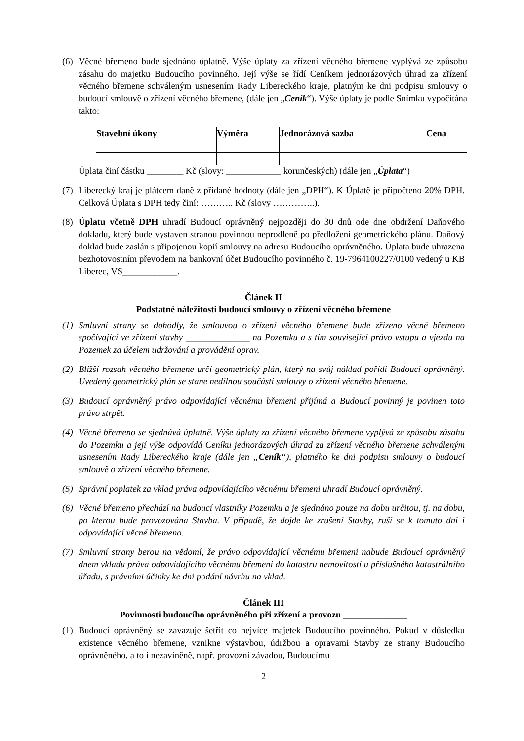(6)
Věcné břemeno bude sjednáno úplatně. Výše úplaty za zřízení věcného břemene vyplývá ze způsobu zásahu do majetku Budoucího povinného. Její výše se řídí Ceníkem jednorázových úhrad za zřízení věcného břemene schváleným usnesením Rady Libereckého kraje, platným ke dni podpisu smlouvy o budoucí smlouvě o zřízení věcného břemene, (dále jen „Ceník“). Výše úplaty je podle Snímku vypočítána takto:
| Stavební úkony | Výměra | Jednorázová sazba | Cena |
| --- | --- | --- | --- |
Úplata činí částku ________ Kč (slovy: ____________ korunčeských) (dále jen „Úplata“)
(7)
Liberecký kraj je plátcem daně z přidané hodnoty (dále jen „DPH“). K Úplatě je připočteno 20% DPH. Celková Úplata s DPH tedy činí: ……….. Kč (slovy …………..).
(8)
Úplatu včetně DPH uhradí Budoucí oprávněný nejpozději do 30 dnů ode dne obdržení Daňového dokladu, který bude vystaven stranou povinnou neprodleně po předložení geometrického plánu. Daňový doklad bude zaslán s připojenou kopií smlouvy na adresu Budoucího oprávněného. Úplata bude uhrazena bezhotovostním převodem na bankovní účet Budoucího povinného č. 19-7964100227/0100 vedený u KB Liberec, VS____________.
Článek II
Podstatné náležitosti budoucí smlouvy o zřízení věcného břemene
(1)
Smluvní strany se dohodly, že smlouvou o zřízení věcného břemene bude zřízeno věcné břemeno spočívající ve zřízení stavby ______________ na Pozemku a s tím související právo vstupu a vjezdu na Pozemek za účelem udržování a provádění oprav.
(2)
Bližší rozsah věcného břemene určí geometrický plán, který na svůj náklad pořídí Budoucí oprávněný. Uvedený geometrický plán se stane nedílnou součástí smlouvy o zřízení věcného břemene.
(3)
Budoucí oprávněný právo odpovídající věcnému břemeni přijímá a Budoucí povinný je povinen toto právo strpět.
(4)
Věcné břemeno se sjednává úplatně. Výše úplaty za zřízení věcného břemene vyplývá ze způsobu zásahu do Pozemku a její výše odpovídá Ceníku jednorázových úhrad za zřízení věcného břemene schváleným usnesením Rady Libereckého kraje (dále jen „Ceník“), platného ke dni podpisu smlouvy o budoucí smlouvě o zřízení věcného břemene.
(5)
Správní poplatek za vklad práva odpovídajícího věcnému břemeni uhradí Budoucí oprávněný.
(6)
Věcné břemeno přechází na budoucí vlastníky Pozemku a je sjednáno pouze na dobu určitou, tj. na dobu, po kterou bude provozována Stavba. V případě, že dojde ke zrušení Stavby, ruší se k tomuto dni i odpovídající věcné břemeno.
(7)
Smluvní strany berou na vědomí, že právo odpovídající věcnému břemeni nabude Budoucí oprávněný dnem vkladu práva odpovídajícího věcnému břemeni do katastru nemovitostí u příslušného katastrálního úřadu, s právními účinky ke dni podání návrhu na vklad.
Článek III
Povinnosti budoucího oprávněného při zřízení a provozu ______________
(1)
Budoucí oprávněný se zavazuje šetřit co nejvíce majetek Budoucího povinného. Pokud v důsledku existence věcného břemene, vznikne výstavbou, údržbou a opravami Stavby ze strany Budoucího oprávněného, a to i nezaviněně, např. provozní závadou, Budoucímu
2